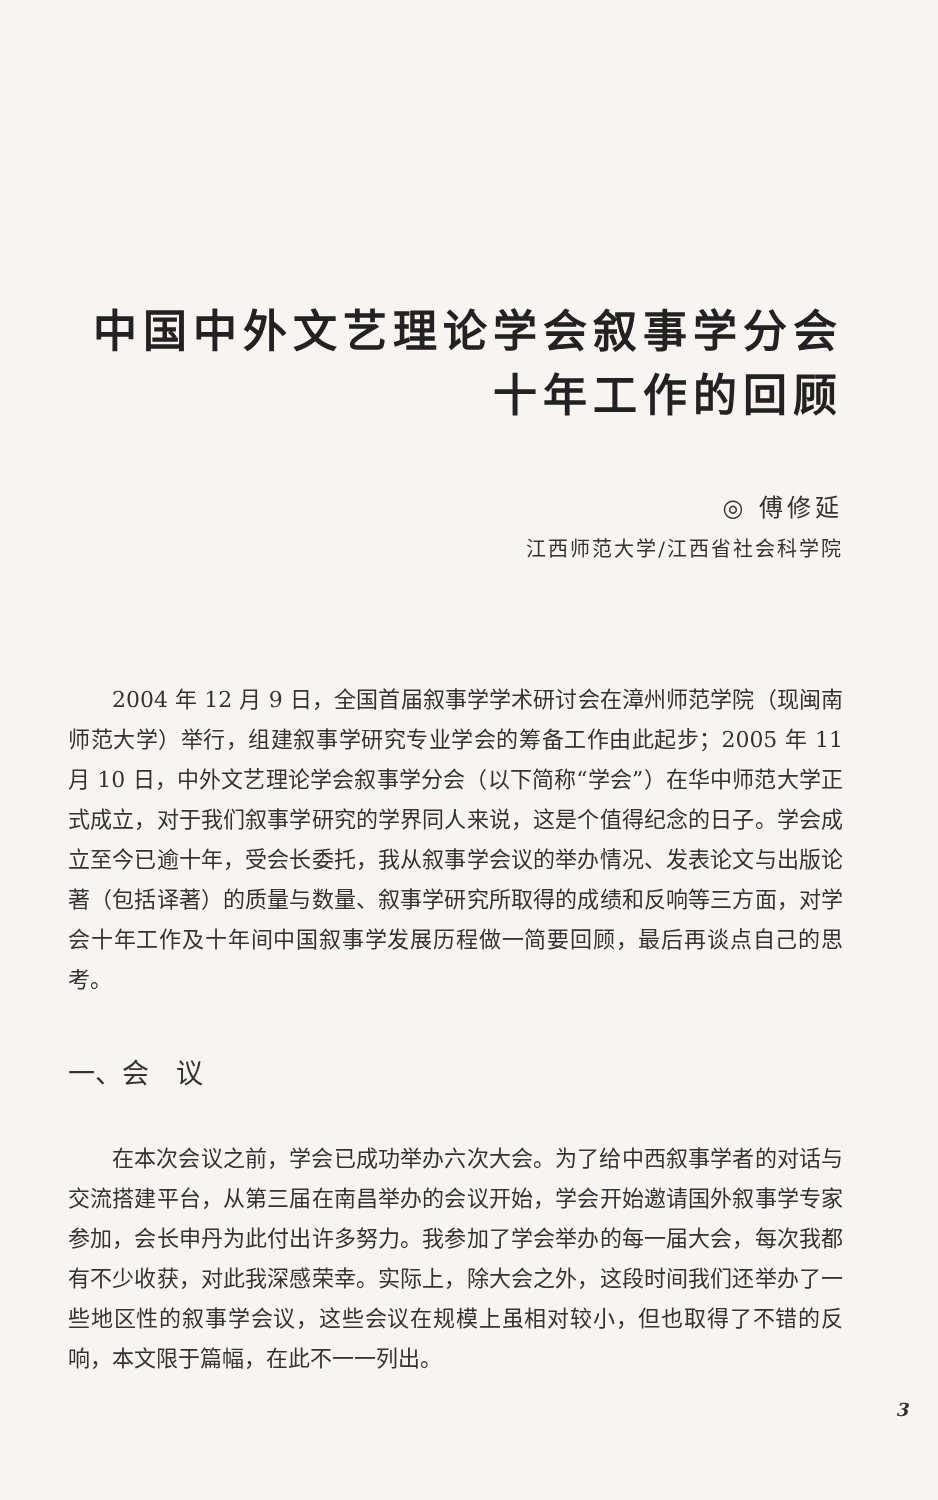中国中外文艺理论学会叙事学分会
十年工作的回顾
◎ 傅修延
江西师范大学/江西省社会科学院
2004 年 12 月 9 日，全国首届叙事学学术研讨会在漳州师范学院（现闽南师范大学）举行，组建叙事学研究专业学会的筹备工作由此起步；2005 年 11 月 10 日，中外文艺理论学会叙事学分会（以下简称“学会”）在华中师范大学正式成立，对于我们叙事学研究的学界同人来说，这是个值得纪念的日子。学会成立至今已逾十年，受会长委托，我从叙事学会议的举办情况、发表论文与出版论著（包括译著）的质量与数量、叙事学研究所取得的成绩和反响等三方面，对学会十年工作及十年间中国叙事学发展历程做一简要回顾，最后再谈点自己的思考。
一、会　议
在本次会议之前，学会已成功举办六次大会。为了给中西叙事学者的对话与交流搭建平台，从第三届在南昌举办的会议开始，学会开始邀请国外叙事学专家参加，会长申丹为此付出许多努力。我参加了学会举办的每一届大会，每次我都有不少收获，对此我深感荣幸。实际上，除大会之外，这段时间我们还举办了一些地区性的叙事学会议，这些会议在规模上虽相对较小，但也取得了不错的反响，本文限于篇幅，在此不一一列出。
3